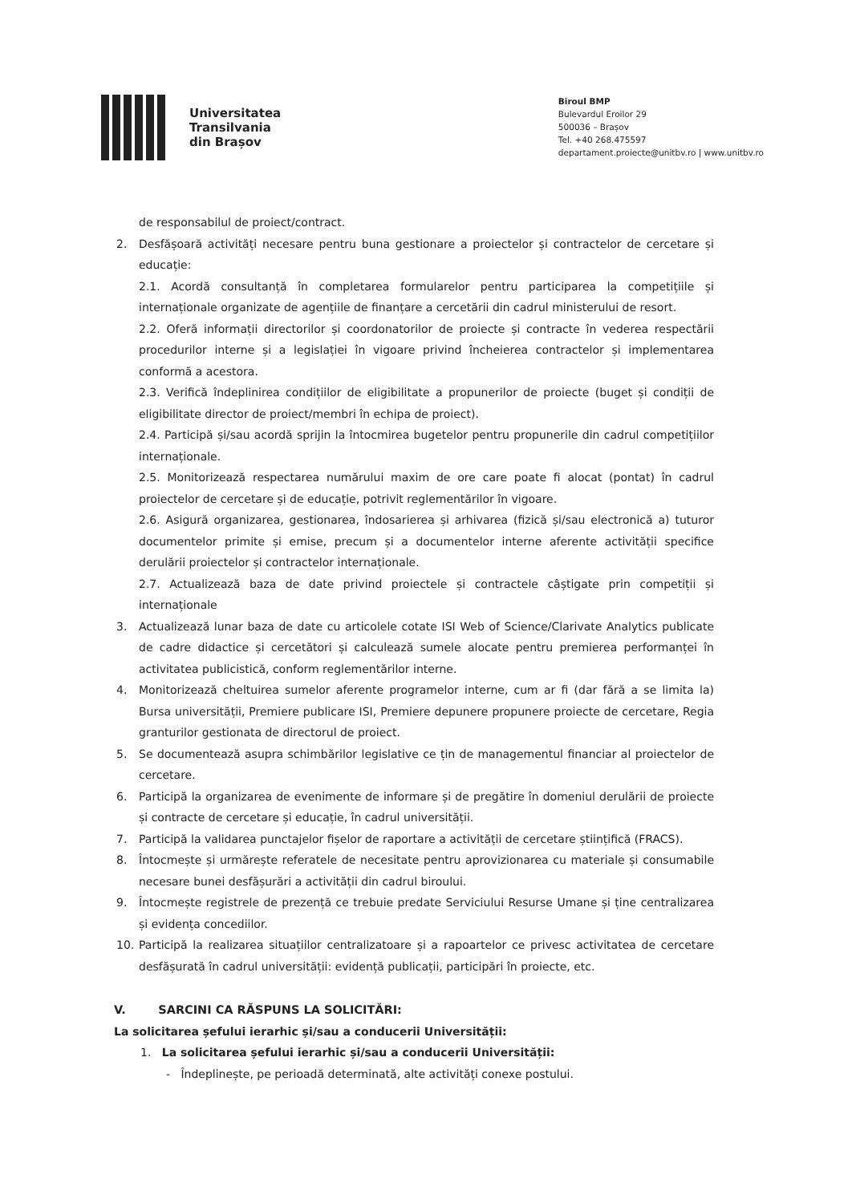Universitatea
Transilvania
din Brașov
Biroul BMP
Bulevardul Eroilor 29
500036 – Brașov
Tel. +40 268.475597
departament.proiecte@unitbv.ro | www.unitbv.ro
de responsabilul de proiect/contract.
2. Desfășoară activități necesare pentru buna gestionare a proiectelor și contractelor de cercetare și educație:
2.1. Acordă consultanță în completarea formularelor pentru participarea la competițiile și internaționale organizate de agențiile de finanțare a cercetării din cadrul ministerului de resort.
2.2. Oferă informații directorilor și coordonatorilor de proiecte și contracte în vederea respectării procedurilor interne și a legislației în vigoare privind încheierea contractelor și implementarea conformă a acestora.
2.3. Verifică îndeplinirea condițiilor de eligibilitate a propunerilor de proiecte (buget și condiții de eligibilitate director de proiect/membri în echipa de proiect).
2.4. Participă și/sau acordă sprijin la întocmirea bugetelor pentru propunerile din cadrul competițiilor internaționale.
2.5. Monitorizează respectarea numărului maxim de ore care poate fi alocat (pontat) în cadrul proiectelor de cercetare și de educație, potrivit reglementărilor în vigoare.
2.6. Asigură organizarea, gestionarea, îndosarierea și arhivarea (fizică și/sau electronică a) tuturor documentelor primite și emise, precum și a documentelor interne aferente activității specifice derulării proiectelor și contractelor internaționale.
2.7. Actualizează baza de date privind proiectele și contractele câștigate prin competiții și internaționale
3. Actualizează lunar baza de date cu articolele cotate ISI Web of Science/Clarivate Analytics publicate de cadre didactice și cercetători și calculează sumele alocate pentru premierea performanței în activitatea publicistică, conform reglementărilor interne.
4. Monitorizează cheltuirea sumelor aferente programelor interne, cum ar fi (dar fără a se limita la) Bursa universității, Premiere publicare ISI, Premiere depunere propunere proiecte de cercetare, Regia granturilor gestionata de directorul de proiect.
5. Se documentează asupra schimbărilor legislative ce țin de managementul financiar al proiectelor de cercetare.
6. Participă la organizarea de evenimente de informare și de pregătire în domeniul derulării de proiecte și contracte de cercetare și educație, în cadrul universității.
7. Participă la validarea punctajelor fișelor de raportare a activității de cercetare științifică (FRACS).
8. Întocmește și urmărește referatele de necesitate pentru aprovizionarea cu materiale și consumabile necesare bunei desfășurări a activității din cadrul biroului.
9. Întocmește registrele de prezență ce trebuie predate Serviciului Resurse Umane și ține centralizarea și evidența concediilor.
10. Participă la realizarea situațiilor centralizatoare și a rapoartelor ce privesc activitatea de cercetare desfășurată în cadrul universității: evidență publicații, participări în proiecte, etc.
V. SARCINI CA RĂSPUNS LA SOLICITĂRI:
La solicitarea șefului ierarhic și/sau a conducerii Universității:
1. La solicitarea șefului ierarhic și/sau a conducerii Universității:
- Îndeplinește, pe perioadă determinată, alte activități conexe postului.